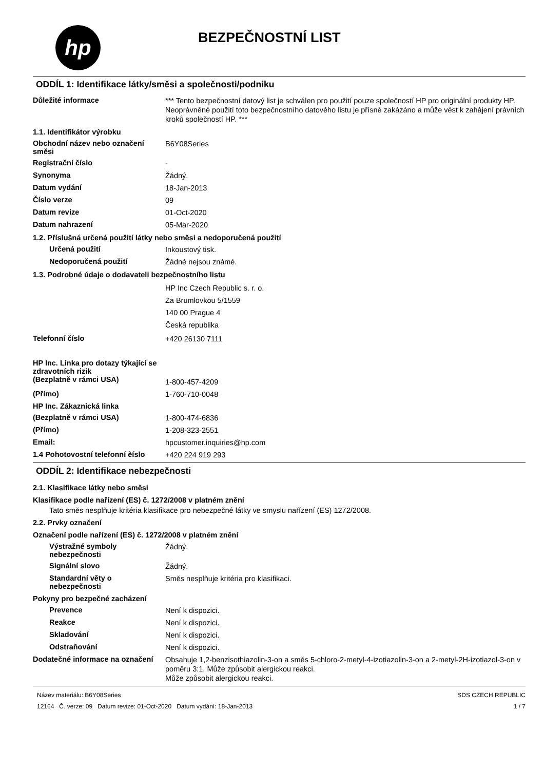hp
BEZPEČNOSTNÍ LIST
ODDÍL 1: Identifikace látky/směsi a společnosti/podniku
Důležité informace
*** Tento bezpečnostní datový list je schválen pro použití pouze společností HP pro originální produkty HP. Neoprávněné použití toto bezpečnostního datového listu je přísně zakázáno a může vést k zahájení právních kroků společností HP. ***
1.1. Identifikátor výrobku
Obchodní název nebo označení směsi
B6Y08Series
Registrační číslo
-
Synonyma
Žádný.
Datum vydání
18-Jan-2013
Číslo verze
09
Datum revize
01-Oct-2020
Datum nahrazení
05-Mar-2020
1.2. Příslušná určená použití látky nebo směsi a nedoporučená použití
Určená použití
Inkoustový tisk.
Nedoporučená použití
Žádné nejsou známé.
1.3. Podrobné údaje o dodavateli bezpečnostního listu
HP Inc Czech Republic s. r. o.
Za Brumlovkou 5/1559
140 00 Prague 4
Česká republika
Telefonní číslo
+420 26130 7111
HP Inc. Linka pro dotazy týkající se zdravotních rizik
(Bezplatně v rámci USA)
1-800-457-4209
(Přímo)
1-760-710-0048
HP Inc. Zákaznická linka
(Bezplatně v rámci USA)
1-800-474-6836
(Přímo)
1-208-323-2551
Email:
hpcustomer.inquiries@hp.com
1.4 Pohotovostní telefonní èíslo
+420 224 919 293
ODDÍL 2: Identifikace nebezpečnosti
2.1. Klasifikace látky nebo směsi
Klasifikace podle nařízení (ES) č. 1272/2008 v platném znění
Tato směs nesplňuje kritéria klasifikace pro nebezpečné látky ve smyslu nařízení (ES) 1272/2008.
2.2. Prvky označení
Označení podle nařízení (ES) č. 1272/2008 v platném znění
Výstražné symboly nebezpečnosti
Žádný.
Signální slovo
Žádný.
Standardní věty o nebezpečnosti
Směs nesplňuje kritéria pro klasifikaci.
Pokyny pro bezpečné zacházení
Prevence
Není k dispozici.
Reakce
Není k dispozici.
Skladování
Není k dispozici.
Odstraňování
Není k dispozici.
Dodatečné informace na označení
Obsahuje 1,2-benzisothiazolin-3-on a směs 5-chloro-2-metyl-4-izotiazolin-3-on a 2-metyl-2H-izotiazol-3-on v poměru 3:1. Může způsobit alergickou reakci.
Může způsobit alergickou reakci.
Název materiálu: B6Y08Series
12164 Č. verze: 09 Datum revize: 01-Oct-2020 Datum vydání: 18-Jan-2013
SDS CZECH REPUBLIC
1 / 7